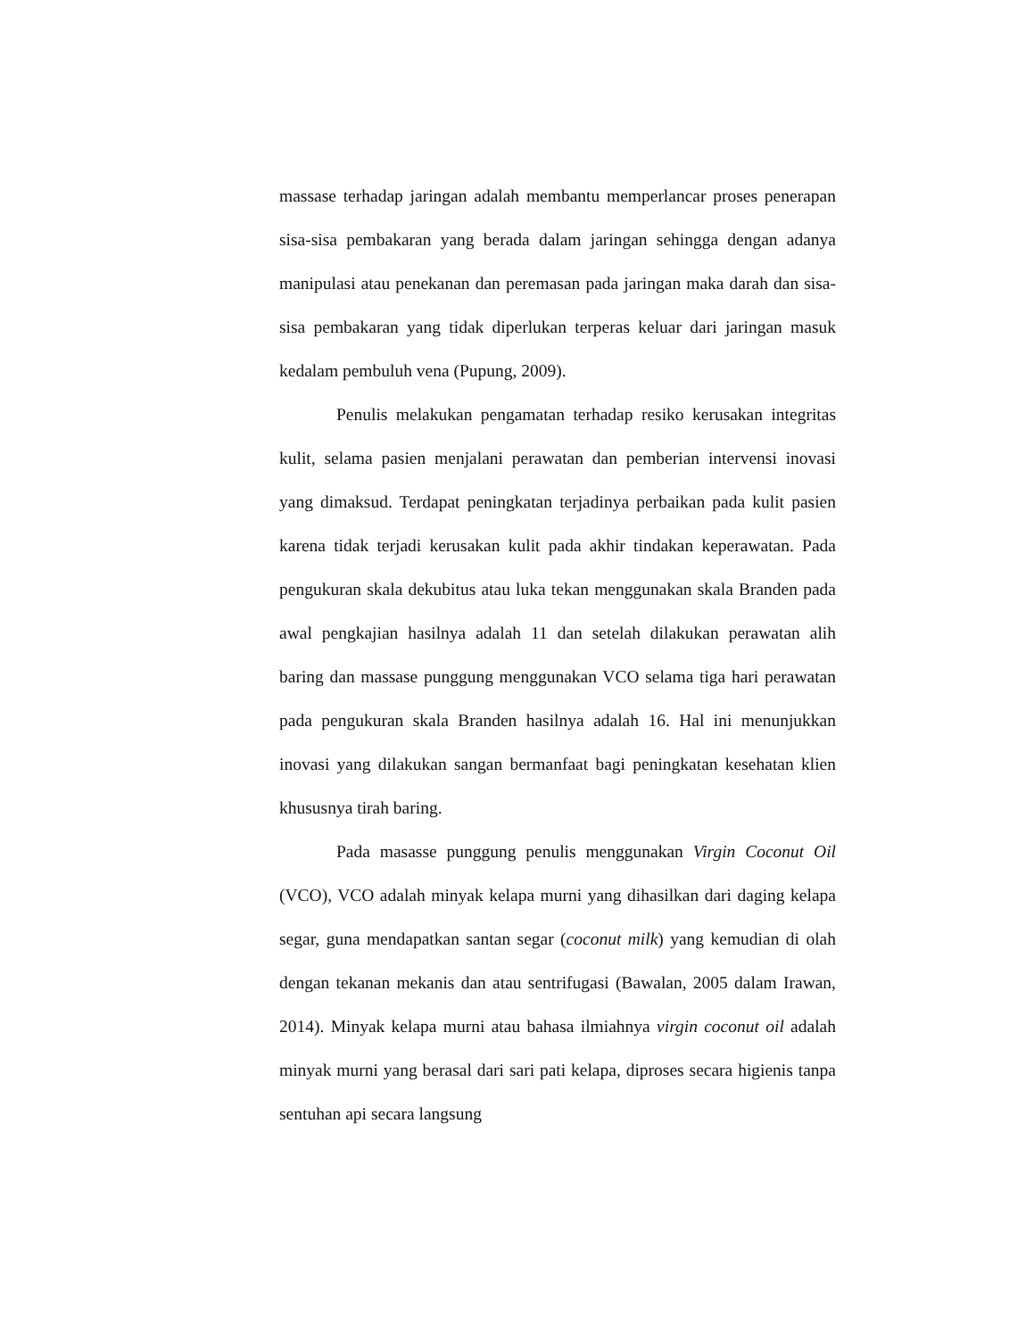massase terhadap jaringan adalah membantu memperlancar proses penerapan sisa-sisa pembakaran yang berada dalam jaringan sehingga dengan adanya manipulasi atau penekanan dan peremasan pada jaringan maka darah dan sisa-sisa pembakaran yang tidak diperlukan terperas keluar dari jaringan masuk kedalam pembuluh vena (Pupung, 2009).
Penulis melakukan pengamatan terhadap resiko kerusakan integritas kulit, selama pasien menjalani perawatan dan pemberian intervensi inovasi yang dimaksud. Terdapat peningkatan terjadinya perbaikan pada kulit pasien karena tidak terjadi kerusakan kulit pada akhir tindakan keperawatan. Pada pengukuran skala dekubitus atau luka tekan menggunakan skala Branden pada awal pengkajian hasilnya adalah 11 dan setelah dilakukan perawatan alih baring dan massase punggung menggunakan VCO selama tiga hari perawatan pada pengukuran skala Branden hasilnya adalah 16. Hal ini menunjukkan inovasi yang dilakukan sangan bermanfaat bagi peningkatan kesehatan klien khususnya tirah baring.
Pada masasse punggung penulis menggunakan Virgin Coconut Oil (VCO), VCO adalah minyak kelapa murni yang dihasilkan dari daging kelapa segar, guna mendapatkan santan segar (coconut milk) yang kemudian di olah dengan tekanan mekanis dan atau sentrifugasi (Bawalan, 2005 dalam Irawan, 2014). Minyak kelapa murni atau bahasa ilmiahnya virgin coconut oil adalah minyak murni yang berasal dari sari pati kelapa, diproses secara higienis tanpa sentuhan api secara langsung